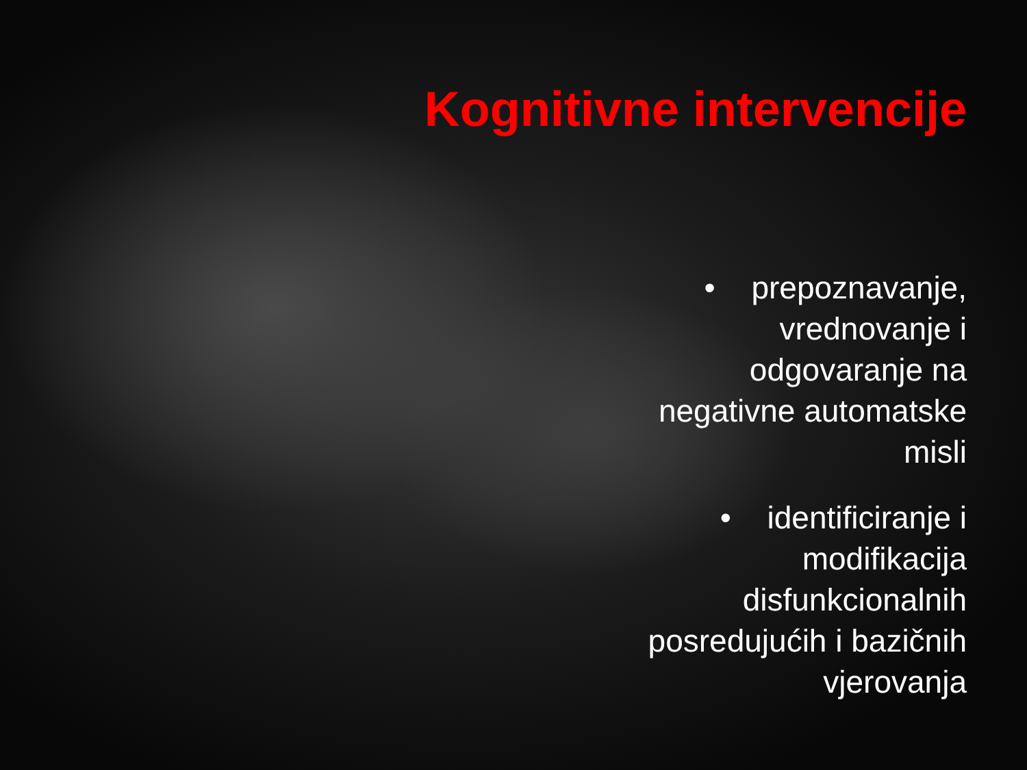Kognitivne intervencije
• prepoznavanje, vrednovanje i odgovaranje na negativne automatske misli
• identificiranje i modifikacija disfunkcionalnih posredujućih i bazičnih vjerovanja